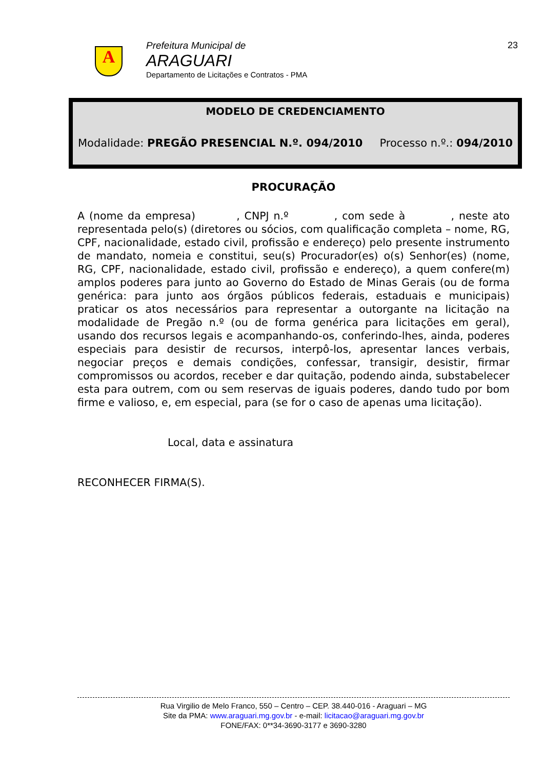A
Prefeitura Municipal de
ARAGUARI
Departamento de Licitações e Contratos - PMA
23
MODELO DE CREDENCIAMENTO
Modalidade: PREGÃO PRESENCIAL N.º. 094/2010 Processo n.º.: 094/2010
PROCURAÇÃO
A (nome da empresa) , CNPJ n.º , com sede à , neste ato representada pelo(s) (diretores ou sócios, com qualificação completa – nome, RG, CPF, nacionalidade, estado civil, profissão e endereço) pelo presente instrumento de mandato, nomeia e constitui, seu(s) Procurador(es) o(s) Senhor(es) (nome, RG, CPF, nacionalidade, estado civil, profissão e endereço), a quem confere(m) amplos poderes para junto ao Governo do Estado de Minas Gerais (ou de forma genérica: para junto aos órgãos públicos federais, estaduais e municipais) praticar os atos necessários para representar a outorgante na licitação na modalidade de Pregão n.º (ou de forma genérica para licitações em geral), usando dos recursos legais e acompanhando-os, conferindo-lhes, ainda, poderes especiais para desistir de recursos, interpô-los, apresentar lances verbais, negociar preços e demais condições, confessar, transigir, desistir, firmar compromissos ou acordos, receber e dar quitação, podendo ainda, substabelecer esta para outrem, com ou sem reservas de iguais poderes, dando tudo por bom firme e valioso, e, em especial, para (se for o caso de apenas uma licitação).
Local, data e assinatura
RECONHECER FIRMA(S).
Rua Virgilio de Melo Franco, 550 – Centro – CEP. 38.440-016 - Araguari – MG
Site da PMA: www.araguari.mg.gov.br - e-mail: licitacao@araguari.mg.gov.br
FONE/FAX: 0**34-3690-3177 e 3690-3280